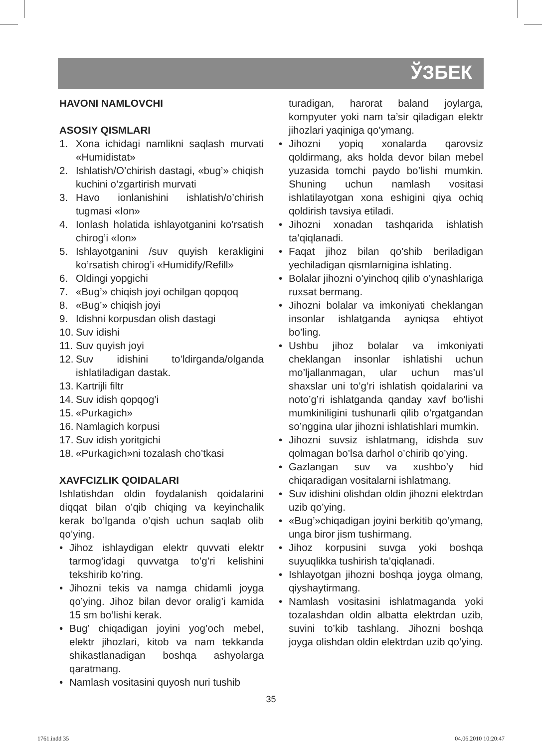ЎЗБЕК
HAVONI NAMLOVCHI
ASOSIY QISMLARI
1. Xona ichidagi namlikni saqlash murvati «Humidistat»
2. Ishlatish/O’chirish dastagi, «bug’» chiqish kuchini o’zgartirish murvati
3. Havo ionlanishini ishlatish/o’chirish tugmasi «Ion»
4. Ionlash holatida ishlayotganini ko’rsatish chirog’i «Ion»
5. Ishlayotganini /suv quyish kerakligini ko’rsatish chirog’i «Humidify/Refill»
6. Oldingi yopgichi
7. «Bug’» chiqish joyi ochilgan qopqoq
8. «Bug’» chiqish joyi
9. Idishni korpusdan olish dastagi
10. Suv idishi
11. Suv quyish joyi
12. Suv idishini to’ldirganda/olganda ishlatiladigan dastak.
13. Kartrijli filtr
14. Suv idish qopqog’i
15. «Purkagich»
16. Namlagich korpusi
17. Suv idish yoritgichi
18. «Purkagich»ni tozalash cho’tkasi
XAVFCIZLIK QOIDALARI
Ishlatishdan oldin foydalanish qoidalarini diqqat bilan o’qib chiqing va keyinchalik kerak bo’lganda o’qish uchun saqlab olib qo’ying.
• Jihoz ishlaydigan elektr quvvati elektr tarmog’idagi quvvatga to’g’ri kelishini tekshirib ko’ring.
• Jihozni tekis va namga chidamli joyga qo’ying. Jihoz bilan devor oralig’i kamida 15 sm bo’lishi kerak.
• Bug’ chiqadigan joyini yog’och mebel, elektr jihozlari, kitob va nam tekkanda shikastlanadigan boshqa ashyolarga qaratmang.
• Namlash vositasini quyosh nuri tushib
turadigan, harorat baland joylarga, kompyuter yoki nam ta’sir qiladigan elektr jihozlari yaqiniga qo’ymang.
• Jihozni yopiq xonalarda qarovsiz qoldirmang, aks holda devor bilan mebel yuzasida tomchi paydo bo’lishi mumkin. Shuning uchun namlash vositasi ishlatilayotgan xona eshigini qiya ochiq qoldirish tavsiya etiladi.
• Jihozni xonadan tashqarida ishlatish ta’qiqlanadi.
• Faqat jihoz bilan qo’shib beriladigan yechiladigan qismlarnigina ishlating.
• Bolalar jihozni o’yinchoq qilib o’ynashlariga ruxsat bermang.
• Jihozni bolalar va imkoniyati cheklangan insonlar ishlatganda ayniqsa ehtiyot bo’ling.
• Ushbu jihoz bolalar va imkoniyati cheklangan insonlar ishlatishi uchun mo’ljallanmagan, ular uchun mas’ul shaxslar uni to’g’ri ishlatish qoidalarini va noto’g’ri ishlatganda qanday xavf bo’lishi mumkiniligini tushunarli qilib o’rgatgandan so’nggina ular jihozni ishlatishlari mumkin.
• Jihozni suvsiz ishlatmang, idishda suv qolmagan bo’lsa darhol o’chirib qo’ying.
• Gazlangan suv va xushbo’y hid chiqaradigan vositalarni ishlatmang.
• Suv idishini olishdan oldin jihozni elektrdan uzib qo’ying.
• «Bug’»chiqadigan joyini berkitib qo’ymang, unga biror jism tushirmang.
• Jihoz korpusini suvga yoki boshqa suyuqlikka tushirish ta’qiqlanadi.
• Ishlayotgan jihozni boshqa joyga olmang, qiyshaytirmang.
• Namlash vositasini ishlatmaganda yoki tozalashdan oldin albatta elektrdan uzib, suvini to’kib tashlang. Jihozni boshqa joyga olishdan oldin elektrdan uzib qo’ying.
35
1761.indd 35 04.06.2010 10:20:47